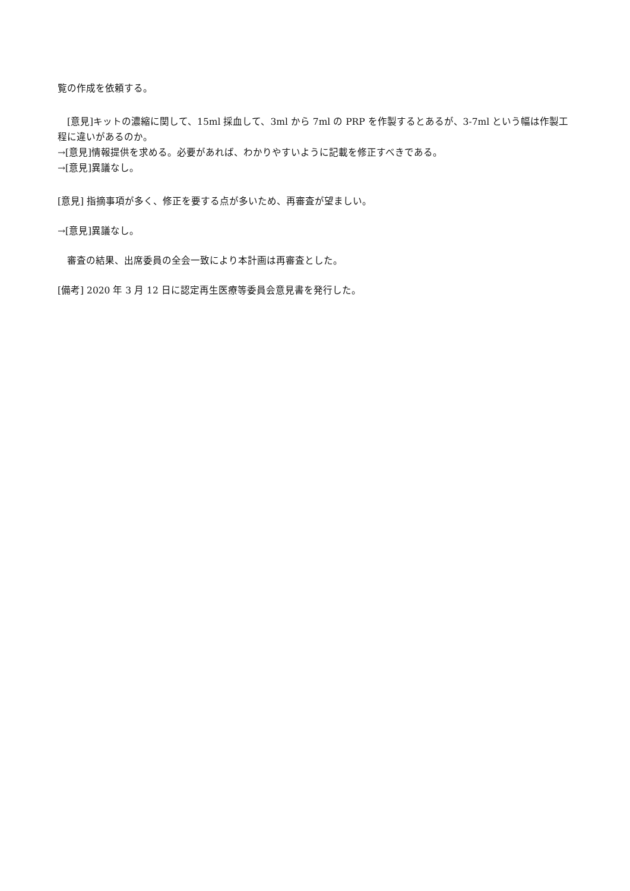覧の作成を依頼する。
　[意見]キットの濃縮に関して、15ml 採血して、3ml から 7ml の PRP を作製するとあるが、3-7ml という幅は作製工程に違いがあるのか。
→[意見]情報提供を求める。必要があれば、わかりやすいように記載を修正すべきである。
→[意見]異議なし。
[意見] 指摘事項が多く、修正を要する点が多いため、再審査が望ましい。
→[意見]異議なし。
　審査の結果、出席委員の全会一致により本計画は再審査とした。
[備考] 2020 年 3 月 12 日に認定再生医療等委員会意見書を発行した。